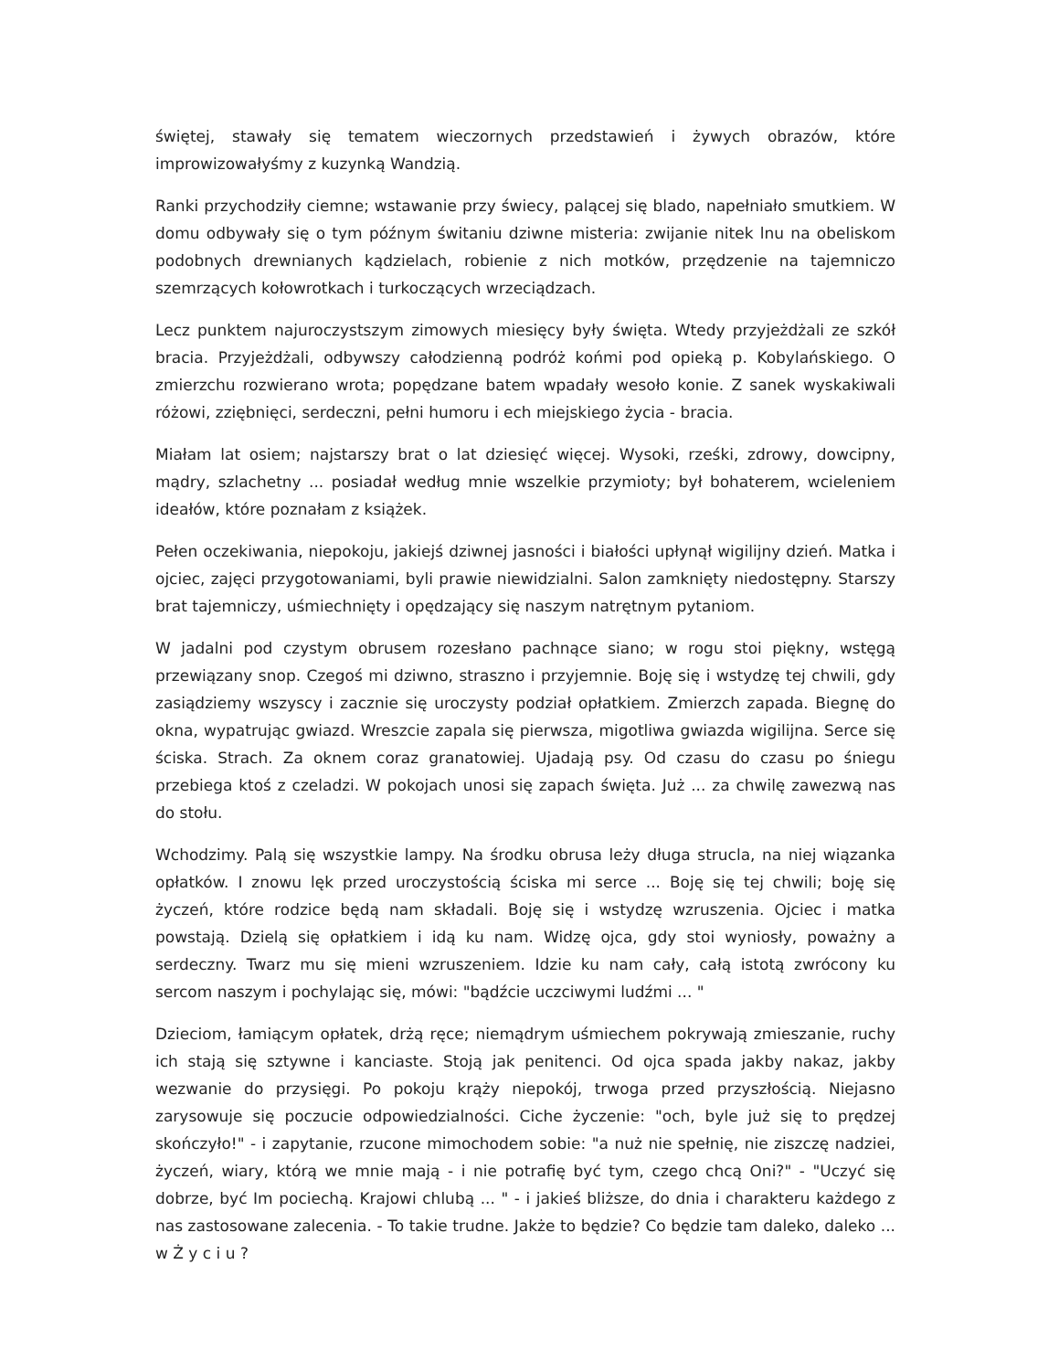świętej, stawały się tematem wieczornych przedstawień i żywych obrazów, które improwizowałyśmy z kuzynką Wandzią.
Ranki przychodziły ciemne; wstawanie przy świecy, palącej się blado, napełniało smutkiem. W domu odbywały się o tym późnym świtaniu dziwne misteria: zwijanie nitek lnu na obeliskom podobnych drewnianych kądzielach, robienie z nich motków, przędzenie na tajemniczo szemrzących kołowrotkach i turkoczących wrzeciądzach.
Lecz punktem najuroczystszym zimowych miesięcy były święta. Wtedy przyjeżdżali ze szkół bracia. Przyjeżdżali, odbywszy całodzienną podróż końmi pod opieką p. Kobylańskiego. O zmierzchu rozwierano wrota; popędzane batem wpadały wesoło konie. Z sanek wyskakiwali różowi, zziębnięci, serdeczni, pełni humoru i ech miejskiego życia - bracia.
Miałam lat osiem; najstarszy brat o lat dziesięć więcej. Wysoki, rześki, zdrowy, dowcipny, mądry, szlachetny ... posiadał według mnie wszelkie przymioty; był bohaterem, wcieleniem ideałów, które poznałam z książek.
Pełen oczekiwania, niepokoju, jakiejś dziwnej jasności i białości upłynął wigilijny dzień. Matka i ojciec, zajęci przygotowaniami, byli prawie niewidzialni. Salon zamknięty niedostępny. Starszy brat tajemniczy, uśmiechnięty i opędzający się naszym natrętnym pytaniom.
W jadalni pod czystym obrusem rozesłano pachnące siano; w rogu stoi piękny, wstęgą przewiązany snop. Czegoś mi dziwno, straszno i przyjemnie. Boję się i wstydzę tej chwili, gdy zasiądziemy wszyscy i zacznie się uroczysty podział opłatkiem. Zmierzch zapada. Biegnę do okna, wypatrując gwiazd. Wreszcie zapala się pierwsza, migotliwa gwiazda wigilijna. Serce się ściska. Strach. Za oknem coraz granatowiej. Ujadają psy. Od czasu do czasu po śniegu przebiega ktoś z czeladzi. W pokojach unosi się zapach święta. Już ... za chwilę zawezwą nas do stołu.
Wchodzimy. Palą się wszystkie lampy. Na środku obrusa leży długa strucla, na niej wiązanka opłatków. I znowu lęk przed uroczystością ściska mi serce ... Boję się tej chwili; boję się życzeń, które rodzice będą nam składali. Boję się i wstydzę wzruszenia. Ojciec i matka powstają. Dzielą się opłatkiem i idą ku nam. Widzę ojca, gdy stoi wyniosły, poważny a serdeczny. Twarz mu się mieni wzruszeniem. Idzie ku nam cały, całą istotą zwrócony ku sercom naszym i pochylając się, mówi: "bądźcie uczciwymi ludźmi ... "
Dzieciom, łamiącym opłatek, drżą ręce; niemądrym uśmiechem pokrywają zmieszanie, ruchy ich stają się sztywne i kanciaste. Stoją jak penitenci. Od ojca spada jakby nakaz, jakby wezwanie do przysięgi. Po pokoju krąży niepokój, trwoga przed przyszłością. Niejasno zarysowuje się poczucie odpowiedzialności. Ciche życzenie: "och, byle już się to prędzej skończyło!" - i zapytanie, rzucone mimochodem sobie: "a nuż nie spełnię, nie ziszczę nadziei, życzeń, wiary, którą we mnie mają - i nie potrafię być tym, czego chcą Oni?" - "Uczyć się dobrze, być Im pociechą. Krajowi chlubą ... " - i jakieś bliższe, do dnia i charakteru każdego z nas zastosowane zalecenia. - To takie trudne. Jakże to będzie? Co będzie tam daleko, daleko ... w Ż y c i u ?